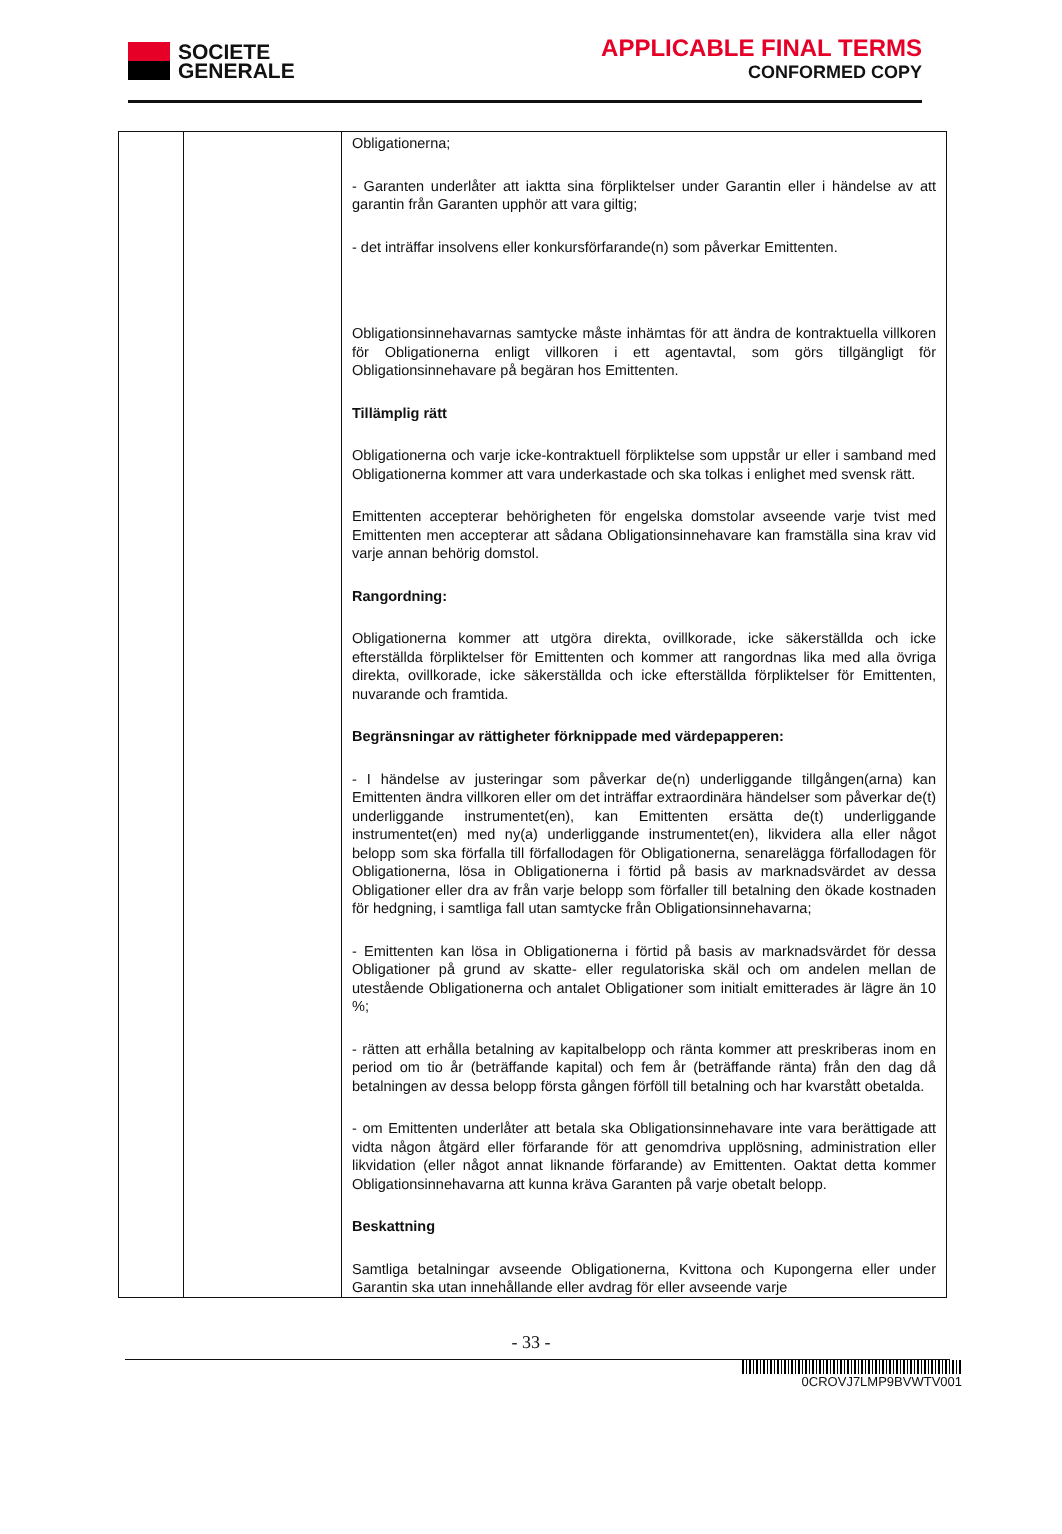SOCIETE
GENERALE
APPLICABLE FINAL TERMS
CONFORMED COPY
| | | Obligationerna; - Garanten underlåter att iaktta sina förpliktelser under Garantin eller i händelse av att garantin från Garanten upphör att vara giltig; - det inträffar insolvens eller konkursförfarande(n) som påverkar Emittenten. Obligationsinnehavarnas samtycke måste inhämtas för att ändra de kontraktuella villkoren för Obligationerna enligt villkoren i ett agentavtal, som görs tillgängligt för Obligationsinnehavare på begäran hos Emittenten. Tillämplig rätt Obligationerna och varje icke-kontraktuell förpliktelse som uppstår ur eller i samband med Obligationerna kommer att vara underkastade och ska tolkas i enlighet med svensk rätt. Emittenten accepterar behörigheten för engelska domstolar avseende varje tvist med Emittenten men accepterar att sådana Obligationsinnehavare kan framställa sina krav vid varje annan behörig domstol. Rangordning: Obligationerna kommer att utgöra direkta, ovillkorade, icke säkerställda och icke efterställda förpliktelser för Emittenten och kommer att rangordnas lika med alla övriga direkta, ovillkorade, icke säkerställda och icke efterställda förpliktelser för Emittenten, nuvarande och framtida. Begränsningar av rättigheter förknippade med värdepapperen: - I händelse av justeringar som påverkar de(n) underliggande tillgången(arna) kan Emittenten ändra villkoren eller om det inträffar extraordinära händelser som påverkar de(t) underliggande instrumentet(en), kan Emittenten ersätta de(t) underliggande instrumentet(en) med ny(a) underliggande instrumentet(en), likvidera alla eller något belopp som ska förfalla till förfallodagen för Obligationerna, senarelägga förfallodagen för Obligationerna, lösa in Obligationerna i förtid på basis av marknadsvärdet av dessa Obligationer eller dra av från varje belopp som förfaller till betalning den ökade kostnaden för hedgning, i samtliga fall utan samtycke från Obligationsinnehavarna; - Emittenten kan lösa in Obligationerna i förtid på basis av marknadsvärdet för dessa Obligationer på grund av skatte- eller regulatoriska skäl och om andelen mellan de utestående Obligationerna och antalet Obligationer som initialt emitterades är lägre än 10 %; - rätten att erhålla betalning av kapitalbelopp och ränta kommer att preskriberas inom en period om tio år (beträffande kapital) och fem år (beträffande ränta) från den dag då betalningen av dessa belopp första gången förföll till betalning och har kvarstått obetalda. - om Emittenten underlåter att betala ska Obligationsinnehavare inte vara berättigade att vidta någon åtgärd eller förfarande för att genomdriva upplösning, administration eller likvidation (eller något annat liknande förfarande) av Emittenten. Oaktat detta kommer Obligationsinnehavarna att kunna kräva Garanten på varje obetalt belopp. Beskattning Samtliga betalningar avseende Obligationerna, Kvittona och Kupongerna eller under Garantin ska utan innehållande eller avdrag för eller avseende varje |
- 33 -
0CROVJ7LMP9BVWTV001